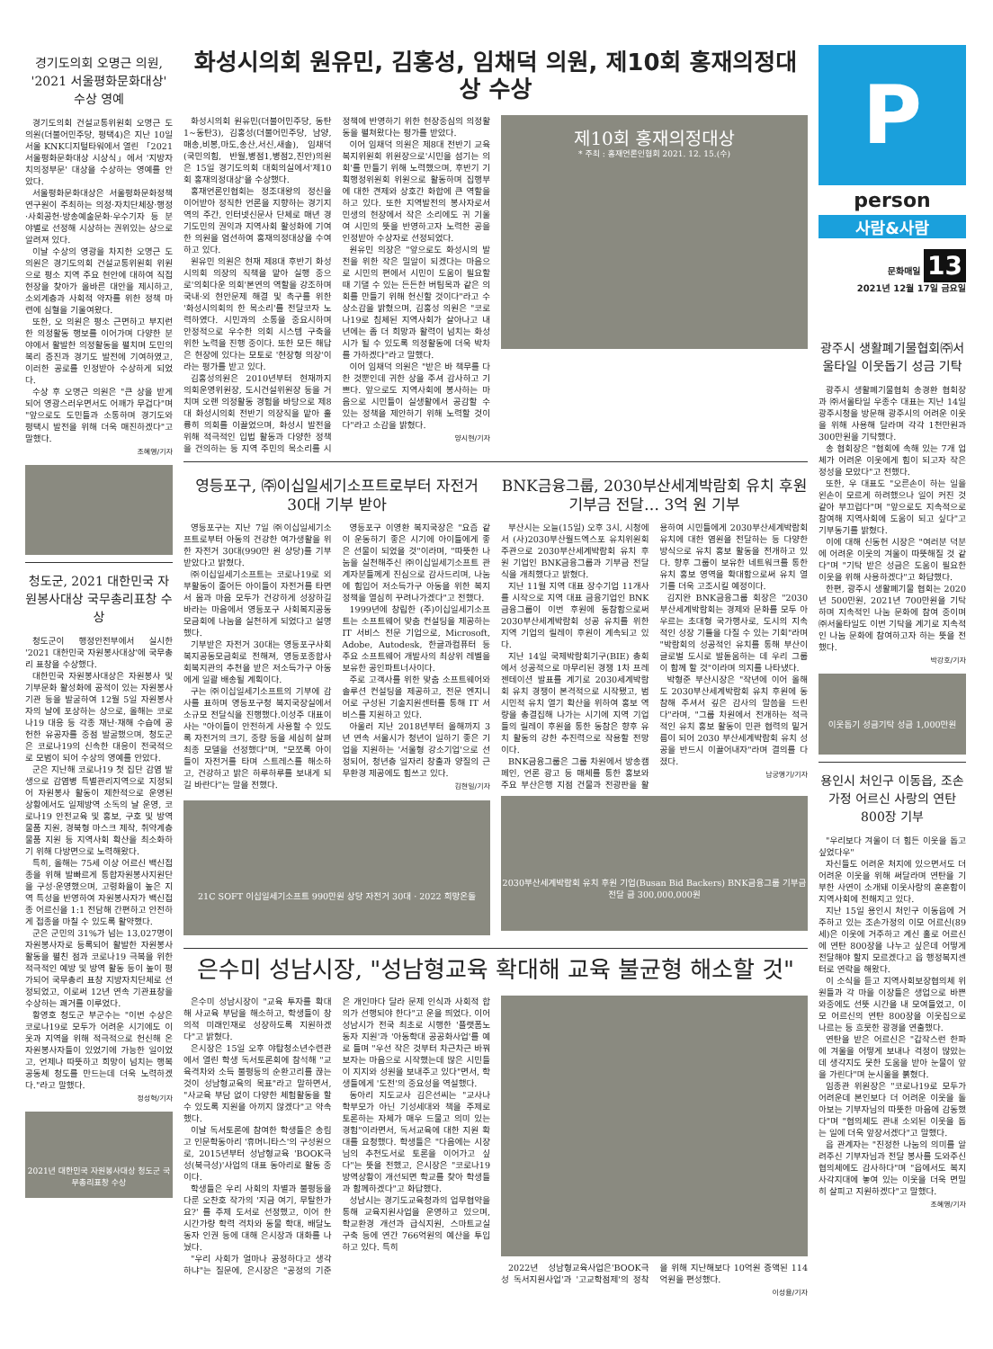경기도의회 오명근 의원, '2021 서울평화문화대상' 수상 영예
경기도의회 건설교통위원회 오명근 도의원(더불어민주당, 평택4)은 지난 10일 서울 KNK디지털타워에서 열린 「2021 서울평화문화대상 시상식」에서 '지방자치의정부문' 대상을 수상하는 영예를 안았다.
서울평화문화대상은 서울평화문화정책연구원이 주최하는 의정·자치단체장·행정·사회공헌·방송예술문화·우수기자 등 분야별로 선정해 시상하는 권위있는 상으로 알려져 있다.
이날 수상의 영광을 차지한 오명근 도의원은 경기도의회 건설교통위원회 위원으로 평소 지역 주요 현안에 대하여 직접 현장을 찾아가 올바른 대안을 제시하고, 소외계층과 사회적 약자를 위한 정책 마련에 심혈을 기울여왔다.
또한, 오 의원은 평소 근면하고 부지런한 의정활동 행보를 이어가며 다양한 분야에서 활발한 의정활동을 펼치며 도민의 복리 증진과 경기도 발전에 기여하였고, 이러한 공로를 인정받아 수상하게 되었다.
수상 후 오명근 의원은 "큰 상을 받게 되어 영광스러우면서도 어깨가 무겁다"며 "앞으로도 도민들과 소통하며 경기도와 평택시 발전을 위해 더욱 매진하겠다"고 말했다.
조혜영/기자
청도군, 2021 대한민국 자원봉사대상 국무총리표창 수상
청도군이 행정안전부에서 실시한 '2021 대한민국 자원봉사대상'에 국무총리 표창을 수상했다.
대한민국 자원봉사대상은 자원봉사 및 기부문화 활성화에 공적이 있는 자원봉사기관 등을 발굴하여 12월 5일 자원봉사자의 날에 포상하는 상으로, 올해는 코로나19 대응 등 각종 재난·재해 수습에 공헌한 유공자를 중점 발굴했으며, 청도군은 코로나19의 신속한 대응이 전국적으로 모범이 되어 수상의 영예를 안았다.
군은 지난해 코로나19 첫 집단 감염 발생으로 감염병 특별관리지역으로 지정되어 자원봉사 활동이 제한적으로 운영된 상황에서도 일제방역 소독의 날 운영, 코로나19 안전교육 및 홍보, 구호 및 방역물품 지원, 경북형 마스크 제작, 취약계층 물품 지원 등 지역사회 확산을 최소화하기 위해 다방면으로 노력해왔다.
특히, 올해는 75세 이상 어르신 백신접종을 위해 발빠르게 통합자원봉사지원단을 구성·운영했으며, 고령화율이 높은 지역 특성을 반영하여 자원봉사자가 백신접종 어르신을 1:1 전담해 간편하고 안전하게 접종을 마칠 수 있도록 활약했다.
군은 군민의 31%가 넘는 13,027명이 자원봉사자로 등록되어 활발한 자원봉사 활동을 펼친 점과 코로나19 극복을 위한 적극적인 예방 및 방역 활동 등이 높이 평가되어 국무총리 표창 지방자치단체로 선정되었고, 이로써 12년 연속 기관표창을 수상하는 쾌거를 이루었다.
황영호 청도군 부군수는 "이번 수상은 코로나19로 모두가 어려운 시기에도 이웃과 지역을 위해 적극적으로 헌신해 온 자원봉사자들이 있었기에 가능한 일이었고, 언제나 따뜻하고 희망이 넘치는 행복공동체 청도를 만드는데 더욱 노력하겠다."라고 말했다.
정성혁/기자
2021년 대한민국 자원봉사대상 청도군 국무총리표창 수상
화성시의회 원유민, 김홍성, 임채덕 의원, 제10회 홍재의정대상 수상
화성시의회 원유민(더불어민주당, 동탄1~동탄3), 김홍성(더불어민주당, 남양,매송,비봉,마도,송산,서신,새솔), 임채덕(국민의힘, 반월,병점1,병점2,진안)의원은 15일 경기도의회 대회의실에서'제10회 홍재의정대상'을 수상했다.
홍재언론인협회는 정조대왕의 정신을 이어받아 정직한 언론을 지향하는 경기지역의 주간, 인터넷신문사 단체로 매년 경기도민의 권익과 지역사회 활성화에 기여한 의원을 엄선하여 홍재의정대상을 수여하고 있다.
원유민 의원은 현재 제8대 후반기 화성시의회 의장의 직책을 맡아 실행 중으로'의회다운 의회'본연의 역할을 강조하며 국내·외 현안문제 해결 및 촉구를 위한 '화성시의회의 한 목소리'를 전달코자 노력하였다. 시민과의 소통을 중요시하며 안정적으로 우수한 의회 시스템 구축을 위한 노력을 진행 중이다. 또한 모든 해답은 현장에 있다는 모토로 '현장형 의장'이라는 평가를 받고 있다.
김홍성의원은 2010년부터 현재까지 의회운영위원장, 도시건설위원장 등을 거치며 오랜 의정활동 경험을 바탕으로 제8대 화성시의회 전반기 의장직을 맡아 훌륭히 의회를 이끌었으며, 화성시 발전을 위해 적극적인 입법 활동과 다양한 정책을 건의하는 등 지역 주민의 목소리를 시정책에 반영하기 위한 현장중심의 의정활동을 펼쳐왔다는 평가를 받았다.
이어 임채덕 의원은 제8대 전반기 교육복지위원회 위원장으로'시민을 섬기는 의회'를 만들기 위해 노력했으며, 후반기 기획행정위원회 위원으로 활동하며 집행부에 대한 견제와 상호간 화합에 큰 역할을 하고 있다. 또한 지역발전의 봉사자로서 민생의 현장에서 작은 소리에도 귀 기울여 시민의 뜻을 반영하고자 노력한 공을 인정받아 수상자로 선정되었다.
원유민 의장은 "앞으로도 화성시의 발전을 위한 작은 밀알이 되겠다는 마음으로 시민의 편에서 시민이 도움이 필요할 때 기댈 수 있는 든든한 버팀목과 같은 의회를 만들기 위해 헌신할 것이다"라고 수상소감을 밝혔으며, 김홍성 의원은 "코로나19로 침체된 지역사회가 살아나고 내년에는 좀 더 희망과 활력이 넘치는 화성시가 될 수 있도록 의정활동에 더욱 박차를 가하겠다"라고 말했다.
이어 임채덕 의원은 "받은 바 책무를 다 한 것뿐인데 귀한 상을 주셔 감사하고 기쁘다. 앞으로도 지역사회에 봉사하는 마음으로 시민들이 실생활에서 공감할 수 있는 정책을 제안하기 위해 노력할 것이다"라고 소감을 밝혔다.
양시현/기자
제10회 홍재의정대상
* 주최 : 홍재언론인협회 2021. 12. 15.(수)
영등포구, ㈜이십일세기소프트로부터 자전거 30대 기부 받아
영등포구는 지난 7일 ㈜이십일세기소프트로부터 아동의 건강한 여가생활을 위한 자전거 30대(990만 원 상당)를 기부받았다고 밝혔다.
㈜이십일세기소프트는 코로나19로 외부활동이 줄어든 아이들이 자전거를 타면서 몸과 마음 모두가 건강하게 성장하길 바라는 마음에서 영등포구 사회복지공동모금회에 나눔을 실천하게 되었다고 설명했다.
기부받은 자전거 30대는 영등포구사회복지공동모금회로 전해져, 영등포종합사회복지관의 추천을 받은 저소득가구 아동에게 일괄 배송될 계획이다.
구는 ㈜이십일세기소프트의 기부에 감사를 표하며 영등포구청 복지국장실에서 소규모 전달식을 진행했다.이성주 대표이사는 "아이들이 안전하게 사용할 수 있도록 자전거의 크기, 중량 등을 세심히 살펴 최종 모델을 선정했다"며, "모쪼록 아이들이 자전거를 타며 스트레스를 해소하고, 건강하고 밝은 하루하루를 보내게 되길 바란다"는 말을 전했다.
영등포구 이영환 복지국장은 "요즘 같이 운동하기 좋은 시기에 아이들에게 좋은 선물이 되었을 것"이라며, "따뜻한 나눔을 실천해주신 ㈜이십일세기소프트 관계자분들께게 진심으로 감사드리며, 나눔에 힘입어 저소득가구 아동을 위한 복지정책을 열심히 꾸려나가겠다"고 전했다.
1999년에 창립한 (주)이십일세기소프트는 소프트웨어 맞춤 컨설팅을 제공하는 IT 서비스 전문 기업으로, Microsoft, Adobe, Autodesk, 한글과컴퓨터 등 주요 소프트웨어 개발사의 최상위 레벨을 보유한 공인파트너사이다.
주로 고객사를 위한 맞춤 소프트웨어와 솔루션 컨설팅을 제공하고, 전문 엔지니어로 구성된 기술지원센터를 통해 IT 서비스를 지원하고 있다.
아울러 지난 2018년부터 올해까지 3년 연속 서울시가 청년이 일하기 좋은 기업을 지원하는 '서울형 강소기업'으로 선정되어, 청년층 일자리 창출과 양질의 근무환경 제공에도 힘쓰고 있다.
김현일/기자
21C SOFT 이십일세기소프트 990만원 상당 자전거 30대 · 2022 희망온돌
BNK금융그룹, 2030부산세계박람회 유치 후원 기부금 전달… 3억 원 기부
부산시는 오늘(15일) 오후 3시, 시청에서 (사)2030부산월드엑스포 유치위원회 주관으로 2030부산세계박람회 유치 후원 기업인 BNK금융그룹과 기부금 전달식을 개최했다고 밝혔다.
지난 11월 지역 대표 장수기업 11개사를 시작으로 지역 대표 금융기업인 BNK금융그룹이 이번 후원에 동참함으로써 2030부산세계박람회 성공 유치를 위한 지역 기업의 릴레이 후원이 계속되고 있다.
지난 14일 국제박람회기구(BIE) 총회에서 성공적으로 마무리된 경쟁 1차 프레젠테이션 발표를 계기로 2030세계박람회 유치 경쟁이 본격적으로 시작됐고, 범시민적 유치 열기 확산을 위하여 홍보 역량을 총결집해 나가는 시기에 지역 기업들의 릴레이 후원을 통한 동참은 향후 유치 활동의 강한 추진력으로 작용할 전망이다.
BNK금융그룹은 그룹 차원에서 방송캠페인, 언론 광고 등 매체를 통한 홍보와 주요 부산은행 지점 건물과 전광판을 활용하여 시민들에게 2030부산세계박람회 유치에 대한 염원을 전달하는 등 다양한 방식으로 유치 홍보 활동을 전개하고 있다. 향후 그룹이 보유한 네트워크를 통한 유치 홍보 영역을 확대함으로써 유치 열기를 더욱 고조시킬 예정이다.
김지완 BNK금융그룹 회장은 "2030부산세계박람회는 경제와 문화를 모두 아우르는 초대형 국가행사로, 도시의 지속적인 성장 기틀을 다질 수 있는 기회"라며 "박람회의 성공적인 유치를 통해 부산이 글로벌 도시로 발돋움하는 데 우리 그룹이 함께 할 것"이라며 의지를 나타냈다.
박형준 부산시장은 "작년에 이어 올해도 2030부산세계박람회 유치 후원에 동참해 주셔서 깊은 감사의 말씀을 드린다"라며, "그룹 차원에서 전개하는 적극적인 유치 홍보 활동이 민관 협력의 밑거름이 되어 2030 부산세계박람회 유치 성공을 반드시 이끌어내자"라며 결의를 다졌다.
남궁영기/기자
2030부산세계박람회 유치 후원 기업(Busan Bid Backers) BNK금융그룹 기부금 전달 금 300,000,000원
은수미 성남시장, "성남형교육 확대해 교육 불균형 해소할 것"
은수미 성남시장이 "교육 투자를 확대해 사교육 부담을 해소하고, 학생들이 창의적 미래인재로 성장하도록 지원하겠다"고 밝혔다.
은시장은 15일 오후 야탑청소년수련관에서 열린 학생 독서토론회에 참석해 "교육격차와 소득 불평등의 순환고리를 끊는 것이 성남형교육의 목표"라고 말하면서, "사교육 부담 없이 다양한 체험활동을 할 수 있도록 지원을 아끼지 않겠다"고 약속했다.
이날 독서토론에 참여한 학생들은 송림고 인문학동아리 '휴머니타스'의 구성원으로, 2015년부터 성남형교육 'BOOK극성(북극성)'사업의 대표 동아리로 활동 중이다.
학생들은 우리 사회의 차별과 불평등을 다룬 오찬호 작가의 '지금 여기, 무탈한가요?' 를 주제 도서로 선정했고, 이어 한 시간가량 학력 격차와 동물 학대, 배달노동자 인권 등에 대해 은시장과 대화를 나눴다.
"우리 사회가 얼마나 공정하다고 생각하냐"는 질문에, 은시장은 "공정의 기준은 개인마다 달라 문제 인식과 사회적 합의가 선행되야 한다"고 운을 띄었다. 이어 성남시가 전국 최초로 시행한 '플랫폼노동자 지원'과 '아동학대 공공화사업'를 예로 들며 "우선 작은 것부터 차근차근 바꿔보자는 마음으로 시작했는데 많은 시민들이 지지와 성원을 보내주고 있다"면서, 학생들에게 '도전'의 중요성을 역설했다.
동아리 지도교사 김은선씨는 "교사나 학부모가 아닌 기성세대와 책을 주제로 토론하는 자체가 매우 드물고 의미 있는 경험"이라면서, 독서교육에 대한 지원 확대를 요청했다. 학생들은 "다음에는 시장님의 추천도서로 토론을 이어가고 싶다"는 뜻을 전했고, 은시장은 "코로나19 방역상황이 개선되면 학교를 찾아 학생들과 함께하겠다"고 화답했다.
성남시는 경기도교육청과의 업무협약을 통해 교육지원사업을 운영하고 있으며, 학교환경 개선과 급식지원, 스마트교실 구축 등에 연간 766억원의 예산을 투입하고 있다. 특히
2022년 성남형교육사업은'BOOK극성 독서지원사업'과 '고교학점제'의 정착을 위해 지난해보다 10억원 증액된 114억원을 편성했다.
이성율/기자
P
person
사람&사람
문화매일 13
2021년 12월 17일 금요일
광주시 생활폐기물협회㈜서울타일 이웃돕기 성금 기탁
광주시 생활폐기물협회 송경환 협회장과 ㈜서울타일 우종수 대표는 지난 14일 광주시청을 방문해 광주시의 어려운 이웃을 위해 사용해 달라며 각각 1천만원과 300만원을 기탁했다.
송 협회장은 "협회에 속해 있는 7개 업체가 어려운 이웃에게 힘이 되고자 작은 정성을 모았다"고 전했다.
또한, 우 대표도 "오른손이 하는 일을 왼손이 모르게 하려했으나 일이 커진 것 같아 부끄럽다"며 "앞으로도 지속적으로 참여해 지역사회에 도움이 되고 싶다"고 기부동기를 밝혔다.
이에 대해 신동헌 시장은 "여러분 덕분에 어려운 이웃의 겨울이 따뜻해질 것 같다"며 "기탁 받은 성금은 도움이 필요한 이웃을 위해 사용하겠다"고 화답했다.
한편, 광주시 생활폐기물 협회는 2020년 500만원, 2021년 700만원을 기탁하며 지속적인 나눔 문화에 참여 중이며 ㈜서울타일도 이번 기탁을 계기로 지속적인 나눔 문화에 참여하고자 하는 뜻을 전했다.
박강호/기자
이웃돕기 성금기탁 성금 1,000만원
용인시 처인구 이동읍, 조손가정 어르신 사랑의 연탄 800장 기부
"우리보다 겨울이 더 힘든 이웃을 돕고 싶었다우"
자신들도 어려운 처지에 있으면서도 더 어려운 이웃을 위해 써달라며 연탄을 기부한 사연이 소개돼 이웃사랑의 훈훈함이 지역사회에 전해지고 있다.
지난 15일 용인시 처인구 이동읍에 거주하고 있는 조손가정의 이모 어르신(89세)은 이웃에 거주하고 계신 홀로 어르신에 연탄 800장을 나누고 싶은데 어떻게 전달해야 할지 모르겠다고 읍 행정복지센터로 연락을 해왔다.
이 소식을 듣고 지역사회보장협의체 위원들과 각 마을 이장들은 생업으로 바쁜 와중에도 선뜻 시간을 내 모여들었고, 이모 어르신의 연탄 800장을 이웃집으로 나르는 등 흐뭇한 광경을 연출했다.
연탄을 받은 어르신은 "갑작스런 한파에 겨울을 어떻게 보내나 걱정이 많았는데 생각지도 못한 도움을 받아 눈물이 앞을 가린다"며 눈시울을 붉혔다.
임종관 위원장은 "코로나19로 모두가 어려운데 본인보다 더 어려운 이웃을 돌아보는 기부자님의 따뜻한 마음에 감동했다"며 "협의체도 관내 소외된 이웃을 돕는 일에 더욱 앞장서겠다"고 말했다.
읍 관계자는 "진정한 나눔의 의미를 알려주신 기부자님과 전달 봉사를 도와주신 협의체에도 감사하다"며 "읍에서도 복지사각지대에 놓여 있는 이웃을 더욱 면밀히 살피고 지원하겠다"고 말했다.
조혜영/기자